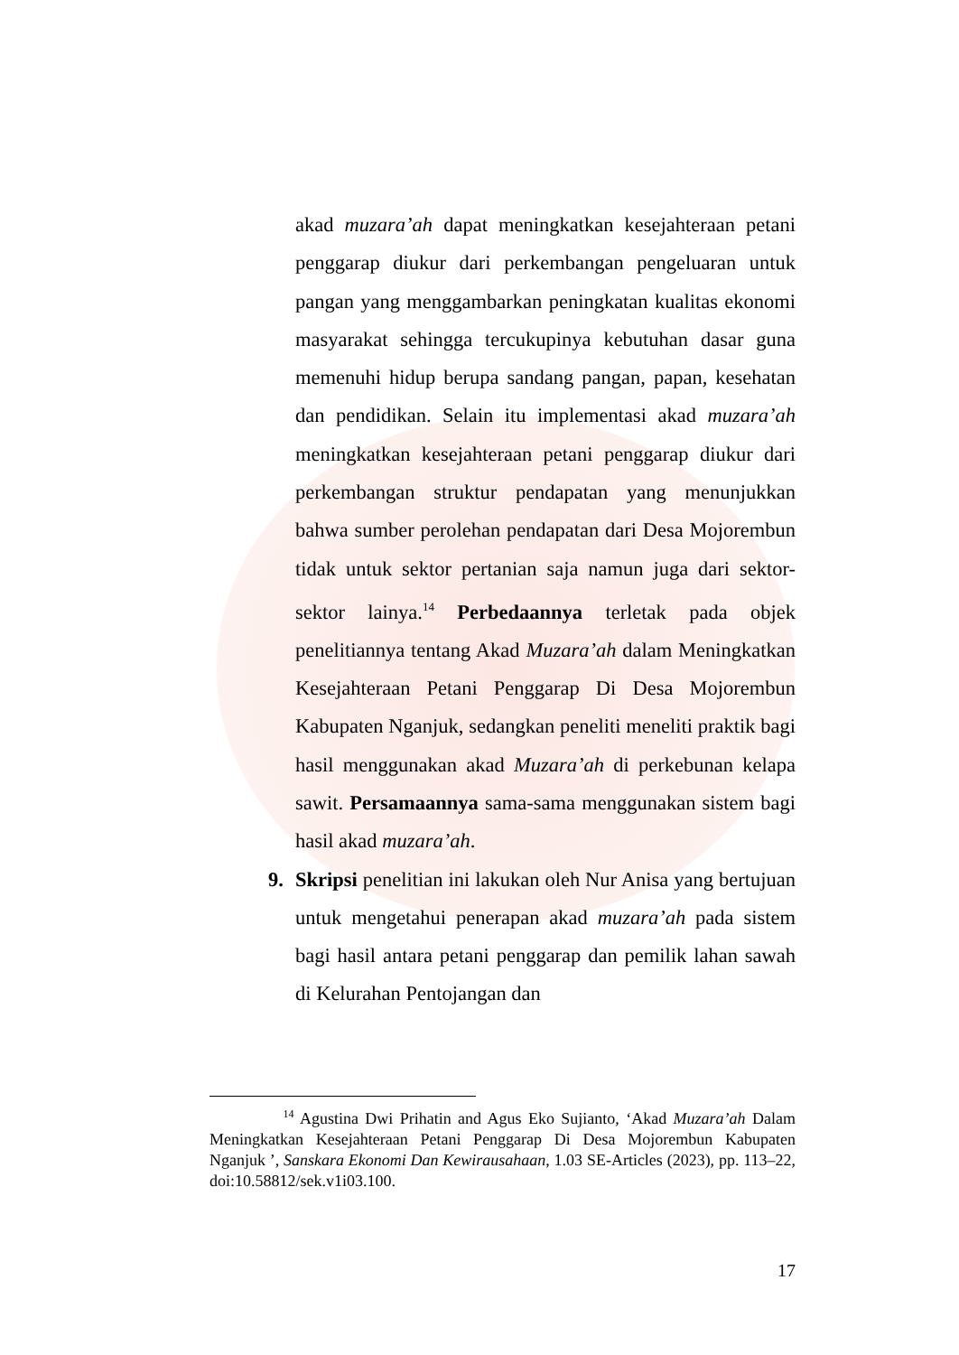akad muzara’ah dapat meningkatkan kesejahteraan petani penggarap diukur dari perkembangan pengeluaran untuk pangan yang menggambarkan peningkatan kualitas ekonomi masyarakat sehingga tercukupinya kebutuhan dasar guna memenuhi hidup berupa sandang pangan, papan, kesehatan dan pendidikan. Selain itu implementasi akad muzara’ah meningkatkan kesejahteraan petani penggarap diukur dari perkembangan struktur pendapatan yang menunjukkan bahwa sumber perolehan pendapatan dari Desa Mojorembun tidak untuk sektor pertanian saja namun juga dari sektor-sektor lainya.<sup>14</sup> Perbedaannya terletak pada objek penelitiannya tentang Akad Muzara’ah dalam Meningkatkan Kesejahteraan Petani Penggarap Di Desa Mojorembun Kabupaten Nganjuk, sedangkan peneliti meneliti praktik bagi hasil menggunakan akad Muzara’ah di perkebunan kelapa sawit. Persamaannya sama-sama menggunakan sistem bagi hasil akad muzara’ah.
9. Skripsi penelitian ini lakukan oleh Nur Anisa yang bertujuan untuk mengetahui penerapan akad muzara’ah pada sistem bagi hasil antara petani penggarap dan pemilik lahan sawah di Kelurahan Pentojangan dan
<sup>14</sup> Agustina Dwi Prihatin and Agus Eko Sujianto, ‘Akad Muzara’ah Dalam Meningkatkan Kesejahteraan Petani Penggarap Di Desa Mojorembun Kabupaten Nganjuk ’, Sanskara Ekonomi Dan Kewirausahaan, 1.03 SE-Articles (2023), pp. 113–22, doi:10.58812/sek.v1i03.100.
17